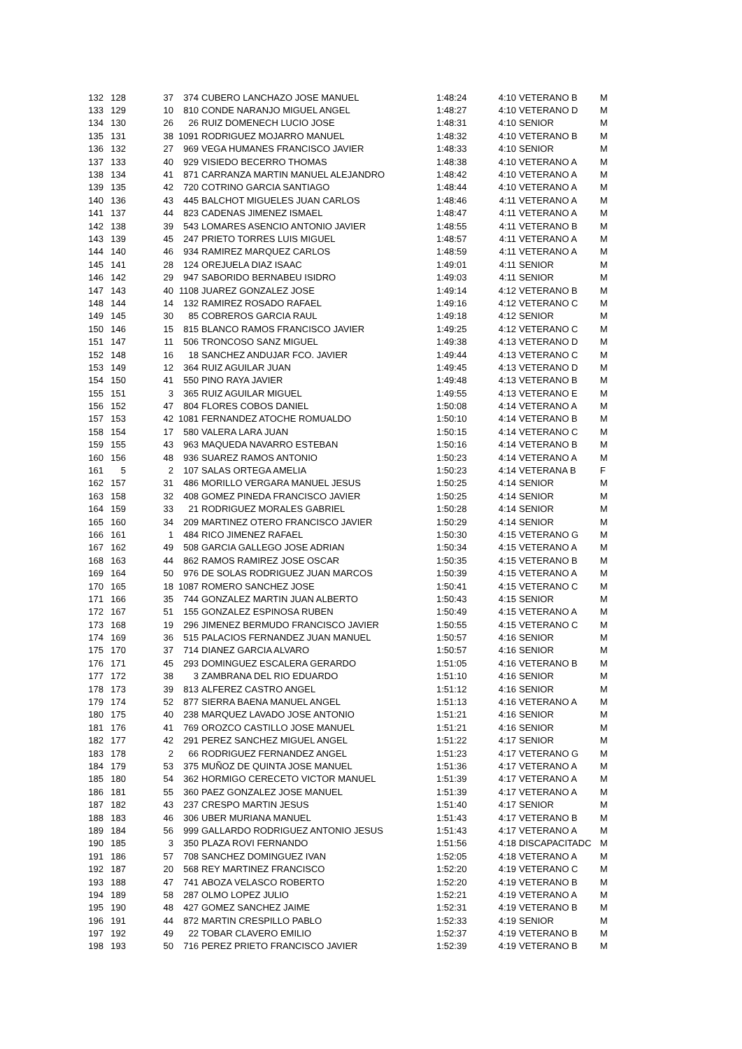| 132 | 128 | 37 | 374 | CUBERO LANCHAZO JOSE MANUEL | 1:48:24 | 4:10 | VETERANO B | M |
| 133 | 129 | 10 | 810 | CONDE NARANJO MIGUEL ANGEL | 1:48:27 | 4:10 | VETERANO D | M |
| 134 | 130 | 26 | 26 | RUIZ DOMENECH LUCIO JOSE | 1:48:31 | 4:10 | SENIOR | M |
| 135 | 131 | 38 | 1091 | RODRIGUEZ MOJARRO MANUEL | 1:48:32 | 4:10 | VETERANO B | M |
| 136 | 132 | 27 | 969 | VEGA HUMANES FRANCISCO JAVIER | 1:48:33 | 4:10 | SENIOR | M |
| 137 | 133 | 40 | 929 | VISIEDO BECERRO THOMAS | 1:48:38 | 4:10 | VETERANO A | M |
| 138 | 134 | 41 | 871 | CARRANZA MARTIN MANUEL ALEJANDRO | 1:48:42 | 4:10 | VETERANO A | M |
| 139 | 135 | 42 | 720 | COTRINO GARCIA SANTIAGO | 1:48:44 | 4:10 | VETERANO A | M |
| 140 | 136 | 43 | 445 | BALCHOT MIGUELES JUAN CARLOS | 1:48:46 | 4:11 | VETERANO A | M |
| 141 | 137 | 44 | 823 | CADENAS JIMENEZ ISMAEL | 1:48:47 | 4:11 | VETERANO A | M |
| 142 | 138 | 39 | 543 | LOMARES ASENCIO ANTONIO JAVIER | 1:48:55 | 4:11 | VETERANO B | M |
| 143 | 139 | 45 | 247 | PRIETO TORRES LUIS MIGUEL | 1:48:57 | 4:11 | VETERANO A | M |
| 144 | 140 | 46 | 934 | RAMIREZ MARQUEZ CARLOS | 1:48:59 | 4:11 | VETERANO A | M |
| 145 | 141 | 28 | 124 | OREJUELA DIAZ ISAAC | 1:49:01 | 4:11 | SENIOR | M |
| 146 | 142 | 29 | 947 | SABORIDO BERNABEU ISIDRO | 1:49:03 | 4:11 | SENIOR | M |
| 147 | 143 | 40 | 1108 | JUAREZ GONZALEZ JOSE | 1:49:14 | 4:12 | VETERANO B | M |
| 148 | 144 | 14 | 132 | RAMIREZ ROSADO RAFAEL | 1:49:16 | 4:12 | VETERANO C | M |
| 149 | 145 | 30 | 85 | COBREROS GARCIA RAUL | 1:49:18 | 4:12 | SENIOR | M |
| 150 | 146 | 15 | 815 | BLANCO RAMOS FRANCISCO JAVIER | 1:49:25 | 4:12 | VETERANO C | M |
| 151 | 147 | 11 | 506 | TRONCOSO SANZ MIGUEL | 1:49:38 | 4:13 | VETERANO D | M |
| 152 | 148 | 16 | 18 | SANCHEZ ANDUJAR FCO. JAVIER | 1:49:44 | 4:13 | VETERANO C | M |
| 153 | 149 | 12 | 364 | RUIZ AGUILAR JUAN | 1:49:45 | 4:13 | VETERANO D | M |
| 154 | 150 | 41 | 550 | PINO RAYA JAVIER | 1:49:48 | 4:13 | VETERANO B | M |
| 155 | 151 | 3 | 365 | RUIZ AGUILAR MIGUEL | 1:49:55 | 4:13 | VETERANO E | M |
| 156 | 152 | 47 | 804 | FLORES COBOS DANIEL | 1:50:08 | 4:14 | VETERANO A | M |
| 157 | 153 | 42 | 1081 | FERNANDEZ ATOCHE ROMUALDO | 1:50:10 | 4:14 | VETERANO B | M |
| 158 | 154 | 17 | 580 | VALERA LARA JUAN | 1:50:15 | 4:14 | VETERANO C | M |
| 159 | 155 | 43 | 963 | MAQUEDA NAVARRO ESTEBAN | 1:50:16 | 4:14 | VETERANO B | M |
| 160 | 156 | 48 | 936 | SUAREZ RAMOS ANTONIO | 1:50:23 | 4:14 | VETERANO A | M |
| 161 | 5 | 2 | 107 | SALAS ORTEGA AMELIA | 1:50:23 | 4:14 | VETERANA B | F |
| 162 | 157 | 31 | 486 | MORILLO VERGARA MANUEL JESUS | 1:50:25 | 4:14 | SENIOR | M |
| 163 | 158 | 32 | 408 | GOMEZ PINEDA FRANCISCO JAVIER | 1:50:25 | 4:14 | SENIOR | M |
| 164 | 159 | 33 | 21 | RODRIGUEZ MORALES GABRIEL | 1:50:28 | 4:14 | SENIOR | M |
| 165 | 160 | 34 | 209 | MARTINEZ OTERO FRANCISCO JAVIER | 1:50:29 | 4:14 | SENIOR | M |
| 166 | 161 | 1 | 484 | RICO JIMENEZ RAFAEL | 1:50:30 | 4:15 | VETERANO G | M |
| 167 | 162 | 49 | 508 | GARCIA GALLEGO JOSE ADRIAN | 1:50:34 | 4:15 | VETERANO A | M |
| 168 | 163 | 44 | 862 | RAMOS RAMIREZ JOSE OSCAR | 1:50:35 | 4:15 | VETERANO B | M |
| 169 | 164 | 50 | 976 | DE SOLAS RODRIGUEZ JUAN MARCOS | 1:50:39 | 4:15 | VETERANO A | M |
| 170 | 165 | 18 | 1087 | ROMERO SANCHEZ JOSE | 1:50:41 | 4:15 | VETERANO C | M |
| 171 | 166 | 35 | 744 | GONZALEZ MARTIN JUAN ALBERTO | 1:50:43 | 4:15 | SENIOR | M |
| 172 | 167 | 51 | 155 | GONZALEZ ESPINOSA RUBEN | 1:50:49 | 4:15 | VETERANO A | M |
| 173 | 168 | 19 | 296 | JIMENEZ BERMUDO FRANCISCO JAVIER | 1:50:55 | 4:15 | VETERANO C | M |
| 174 | 169 | 36 | 515 | PALACIOS FERNANDEZ JUAN MANUEL | 1:50:57 | 4:16 | SENIOR | M |
| 175 | 170 | 37 | 714 | DIANEZ GARCIA ALVARO | 1:50:57 | 4:16 | SENIOR | M |
| 176 | 171 | 45 | 293 | DOMINGUEZ ESCALERA GERARDO | 1:51:05 | 4:16 | VETERANO B | M |
| 177 | 172 | 38 | 3 | ZAMBRANA DEL RIO EDUARDO | 1:51:10 | 4:16 | SENIOR | M |
| 178 | 173 | 39 | 813 | ALFEREZ CASTRO ANGEL | 1:51:12 | 4:16 | SENIOR | M |
| 179 | 174 | 52 | 877 | SIERRA BAENA MANUEL ANGEL | 1:51:13 | 4:16 | VETERANO A | M |
| 180 | 175 | 40 | 238 | MARQUEZ LAVADO JOSE ANTONIO | 1:51:21 | 4:16 | SENIOR | M |
| 181 | 176 | 41 | 769 | OROZCO CASTILLO JOSE MANUEL | 1:51:21 | 4:16 | SENIOR | M |
| 182 | 177 | 42 | 291 | PEREZ SANCHEZ MIGUEL ANGEL | 1:51:22 | 4:17 | SENIOR | M |
| 183 | 178 | 2 | 66 | RODRIGUEZ FERNANDEZ ANGEL | 1:51:23 | 4:17 | VETERANO G | M |
| 184 | 179 | 53 | 375 | MUÑOZ DE QUINTA JOSE MANUEL | 1:51:36 | 4:17 | VETERANO A | M |
| 185 | 180 | 54 | 362 | HORMIGO CERECETO VICTOR MANUEL | 1:51:39 | 4:17 | VETERANO A | M |
| 186 | 181 | 55 | 360 | PAEZ GONZALEZ JOSE MANUEL | 1:51:39 | 4:17 | VETERANO A | M |
| 187 | 182 | 43 | 237 | CRESPO MARTIN JESUS | 1:51:40 | 4:17 | SENIOR | M |
| 188 | 183 | 46 | 306 | UBER MURIANA MANUEL | 1:51:43 | 4:17 | VETERANO B | M |
| 189 | 184 | 56 | 999 | GALLARDO RODRIGUEZ ANTONIO JESUS | 1:51:43 | 4:17 | VETERANO A | M |
| 190 | 185 | 3 | 350 | PLAZA ROVI FERNANDO | 1:51:56 | 4:18 | DISCAPACITADC | M |
| 191 | 186 | 57 | 708 | SANCHEZ DOMINGUEZ IVAN | 1:52:05 | 4:18 | VETERANO A | M |
| 192 | 187 | 20 | 568 | REY MARTINEZ FRANCISCO | 1:52:20 | 4:19 | VETERANO C | M |
| 193 | 188 | 47 | 741 | ABOZA VELASCO ROBERTO | 1:52:20 | 4:19 | VETERANO B | M |
| 194 | 189 | 58 | 287 | OLMO LOPEZ JULIO | 1:52:21 | 4:19 | VETERANO A | M |
| 195 | 190 | 48 | 427 | GOMEZ SANCHEZ JAIME | 1:52:31 | 4:19 | VETERANO B | M |
| 196 | 191 | 44 | 872 | MARTIN CRESPILLO PABLO | 1:52:33 | 4:19 | SENIOR | M |
| 197 | 192 | 49 | 22 | TOBAR CLAVERO EMILIO | 1:52:37 | 4:19 | VETERANO B | M |
| 198 | 193 | 50 | 716 | PEREZ PRIETO FRANCISCO JAVIER | 1:52:39 | 4:19 | VETERANO B | M |